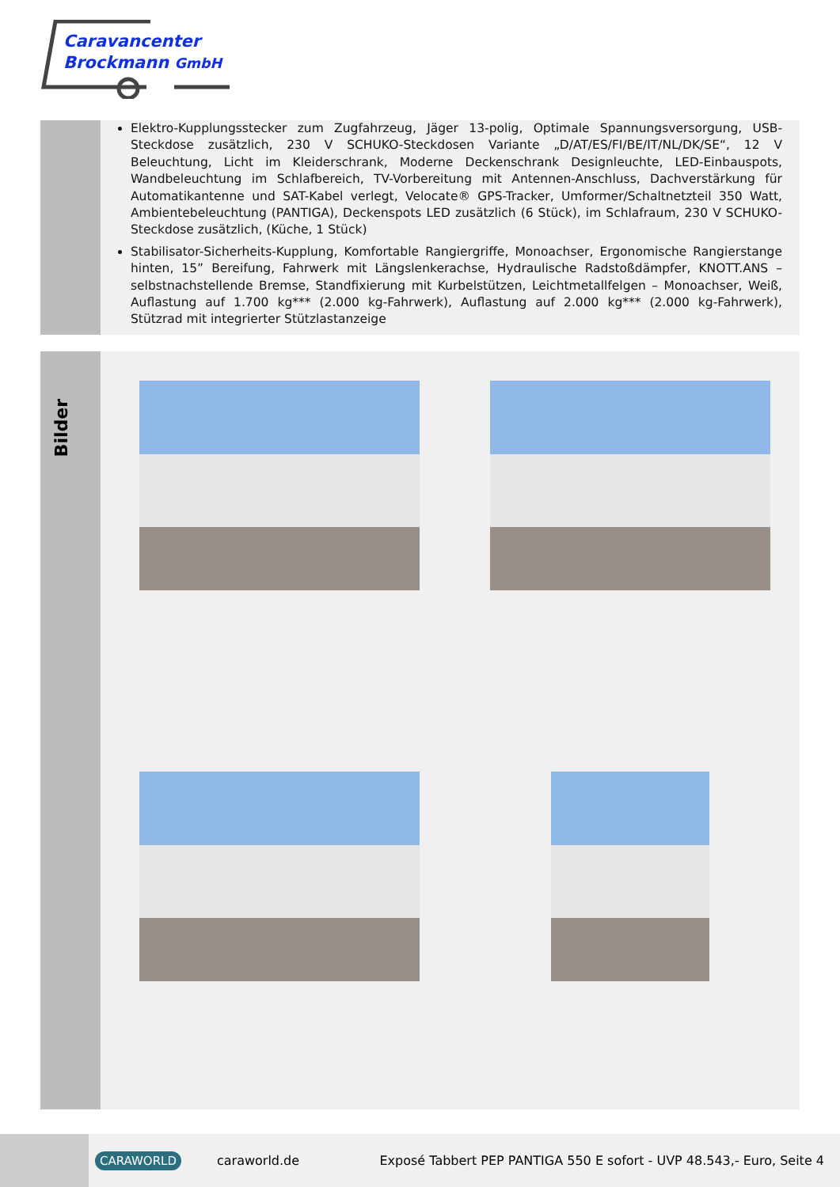Caravancenter
Brockmann GmbH
Elektro-Kupplungsstecker zum Zugfahrzeug, Jäger 13-polig, Optimale Spannungsversorgung, USB-Steckdose zusätzlich, 230 V SCHUKO-Steckdosen Variante „D/AT/ES/FI/BE/IT/NL/DK/SE“, 12 V Beleuchtung, Licht im Kleiderschrank, Moderne Deckenschrank Designleuchte, LED-Einbauspots, Wandbeleuchtung im Schlafbereich, TV-Vorbereitung mit Antennen-Anschluss, Dachverstärkung für Automatikantenne und SAT-Kabel verlegt, Velocate® GPS-Tracker, Umformer/Schaltnetzteil 350 Watt, Ambientebeleuchtung (PANTIGA), Deckenspots LED zusätzlich (6 Stück), im Schlafraum, 230 V SCHUKO-Steckdose zusätzlich, (Küche, 1 Stück)
Stabilisator-Sicherheits-Kupplung, Komfortable Rangiergriffe, Monoachser, Ergonomische Rangierstange hinten, 15” Bereifung, Fahrwerk mit Längslenkerachse, Hydraulische Radstoßdämpfer, KNOTT.ANS – selbstnachstellende Bremse, Standfixierung mit Kurbelstützen, Leichtmetallfelgen – Monoachser, Weiß, Auflastung auf 1.700 kg*** (2.000 kg-Fahrwerk), Auflastung auf 2.000 kg*** (2.000 kg-Fahrwerk), Stützrad mit integrierter Stützlastanzeige
Bilder
CARAWORLD
caraworld.de
Exposé Tabbert PEP PANTIGA 550 E sofort - UVP 48.543,- Euro, Seite 4